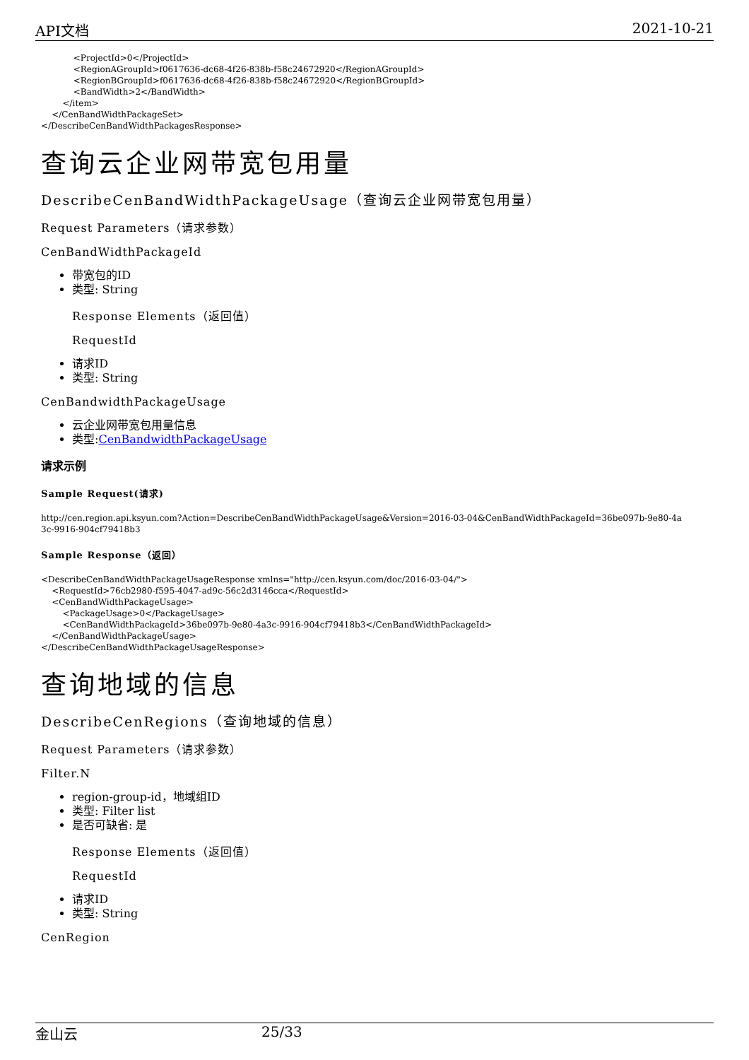API文档 2021-10-21
            <ProjectId>0</ProjectId>
            <RegionAGroupId>f0617636-dc68-4f26-838b-f58c24672920</RegionAGroupId>
            <RegionBGroupId>f0617636-dc68-4f26-838b-f58c24672920</RegionBGroupId>
            <BandWidth>2</BandWidth>
        </item>
    </CenBandWidthPackageSet>
</DescribeCenBandWidthPackagesResponse>
查询云企业网带宽包用量
DescribeCenBandWidthPackageUsage（查询云企业网带宽包用量）
Request Parameters（请求参数）
CenBandWidthPackageId
带宽包的ID
类型: String
Response Elements（返回值）
RequestId
请求ID
类型: String
CenBandwidthPackageUsage
云企业网带宽包用量信息
类型:CenBandwidthPackageUsage
请求示例
Sample Request(请求)
http://cen.region.api.ksyun.com?Action=DescribeCenBandWidthPackageUsage&Version=2016-03-04&CenBandWidthPackageId=36be097b-9e80-4a
3c-9916-904cf79418b3
Sample Response（返回）
<DescribeCenBandWidthPackageUsageResponse xmlns="http://cen.ksyun.com/doc/2016-03-04/">
    <RequestId>76cb2980-f595-4047-ad9c-56c2d3146cca</RequestId>
    <CenBandWidthPackageUsage>
        <PackageUsage>0</PackageUsage>
        <CenBandWidthPackageId>36be097b-9e80-4a3c-9916-904cf79418b3</CenBandWidthPackageId>
    </CenBandWidthPackageUsage>
</DescribeCenBandWidthPackageUsageResponse>
查询地域的信息
DescribeCenRegions（查询地域的信息）
Request Parameters（请求参数）
Filter.N
region-group-id，地域组ID
类型: Filter list
是否可缺省: 是
Response Elements（返回值）
RequestId
请求ID
类型: String
CenRegion
金山云 25/33